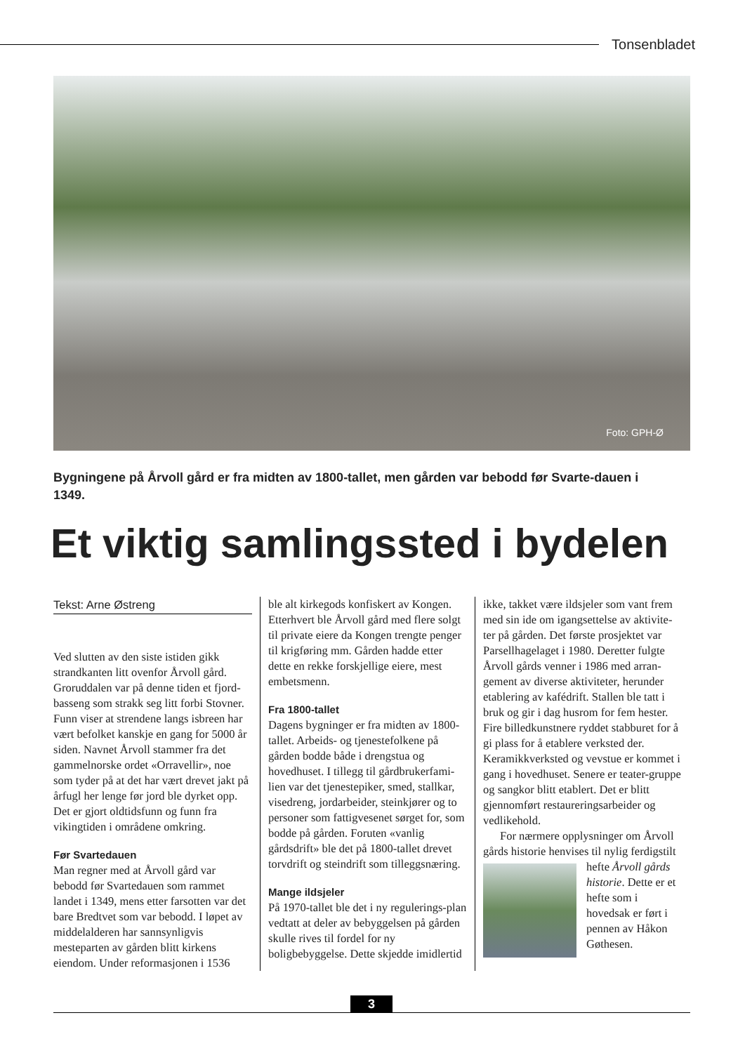Tonsenbladet
Foto: GPH-Ø
Bygningene på Årvoll gård er fra midten av 1800-tallet, men gården var bebodd før Svarte-dauen i 1349.
Et viktig samlingssted i bydelen
Tekst: Arne Østreng
Ved slutten av den siste istiden gikk strandkanten litt ovenfor Årvoll gård. Groruddalen var på denne tiden et fjord-basseng som strakk seg litt forbi Stovner. Funn viser at strendene langs isbreen har vært befolket kanskje en gang for 5000 år siden. Navnet Årvoll stammer fra det gammelnorske ordet «Orravellir», noe som tyder på at det har vært drevet jakt på årfugl her lenge før jord ble dyrket opp. Det er gjort oldtidsfunn og funn fra vikingtiden i områdene omkring.
Før Svartedauen
Man regner med at Årvoll gård var bebodd før Svartedauen som rammet landet i 1349, mens etter farsotten var det bare Bredtvet som var bebodd. I løpet av middelalderen har sannsynligvis mesteparten av gården blitt kirkens eiendom. Under reformasjonen i 1536
ble alt kirkegods konfiskert av Kongen. Etterhvert ble Årvoll gård med flere solgt til private eiere da Kongen trengte penger til krigføring mm. Gården hadde etter dette en rekke forskjellige eiere, mest embetsmenn.
Fra 1800-tallet
Dagens bygninger er fra midten av 1800-tallet. Arbeids- og tjenestefolkene på gården bodde både i drengstua og hovedhuset. I tillegg til gårdbrukerfami-lien var det tjenestepiker, smed, stallkar, visedreng, jordarbeider, steinkjører og to personer som fattigvesenet sørget for, som bodde på gården. Foruten «vanlig gårdsdrift» ble det på 1800-tallet drevet torvdrift og steindrift som tilleggsnæring.
Mange ildsjeler
På 1970-tallet ble det i ny regulerings-plan vedtatt at deler av bebyggelsen på gården skulle rives til fordel for ny boligbebyggelse. Dette skjedde imidlertid
ikke, takket være ildsjeler som vant frem med sin ide om igangsettelse av aktivite-ter på gården. Det første prosjektet var Parsellhagelaget i 1980. Deretter fulgte Årvoll gårds venner i 1986 med arran-gement av diverse aktiviteter, herunder etablering av kafédrift. Stallen ble tatt i bruk og gir i dag husrom for fem hester. Fire billedkunstnere ryddet stabburet for å gi plass for å etablere verksted der. Keramikkverksted og vevstue er kommet i gang i hovedhuset. Senere er teater-gruppe og sangkor blitt etablert. Det er blitt gjennomført restaureringsarbeider og vedlikehold.
For nærmere opplysninger om Årvoll gårds historie henvises til nylig ferdigstilt hefte Årvoll gårds historie. Dette er et hefte som i hovedsak er ført i pennen av Håkon Gøthesen.
3